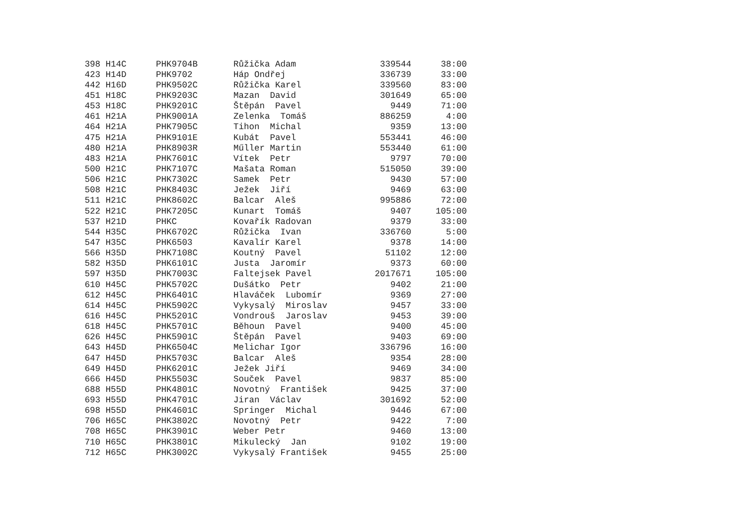| 398 | H14C | PHK9704B | Růžička Adam | 339544 | 38:00 |
| 423 | H14D | PHK9702 | Háp Ondřej | 336739 | 33:00 |
| 442 | H16D | PHK9502C | Růžička Karel | 339560 | 83:00 |
| 451 | H18C | PHK9203C | Mazan David | 301649 | 65:00 |
| 453 | H18C | PHK9201C | Štěpán Pavel | 9449 | 71:00 |
| 461 | H21A | PHK9001A | Zelenka Tomáš | 886259 | 4:00 |
| 464 | H21A | PHK7905C | Tihon Michal | 9359 | 13:00 |
| 475 | H21A | PHK9101E | Kubát Pavel | 553441 | 46:00 |
| 480 | H21A | PHK8903R | Műller Martin | 553440 | 61:00 |
| 483 | H21A | PHK7601C | Vítek Petr | 9797 | 70:00 |
| 500 | H21C | PHK7107C | Mašata Roman | 515050 | 39:00 |
| 506 | H21C | PHK7302C | Samek Petr | 9430 | 57:00 |
| 508 | H21C | PHK8403C | Ježek Jiří | 9469 | 63:00 |
| 511 | H21C | PHK8602C | Balcar Aleš | 995886 | 72:00 |
| 522 | H21C | PHK7205C | Kunart Tomáš | 9407 | 105:00 |
| 537 | H21D | PHKC | Kovařík Radovan | 9379 | 33:00 |
| 544 | H35C | PHK6702C | Růžička Ivan | 336760 | 5:00 |
| 547 | H35C | PHK6503 | Kavalír Karel | 9378 | 14:00 |
| 566 | H35D | PHK7108C | Koutný Pavel | 51102 | 12:00 |
| 582 | H35D | PHK6101C | Justa Jaromír | 9373 | 60:00 |
| 597 | H35D | PHK7003C | Faltejsek Pavel | 2017671 | 105:00 |
| 610 | H45C | PHK5702C | Dušátko Petr | 9402 | 21:00 |
| 612 | H45C | PHK6401C | Hlaváček Lubomír | 9369 | 27:00 |
| 614 | H45C | PHK5902C | Vykysalý Miroslav | 9457 | 33:00 |
| 616 | H45C | PHK5201C | Vondrouš Jaroslav | 9453 | 39:00 |
| 618 | H45C | PHK5701C | Běhoun Pavel | 9400 | 45:00 |
| 626 | H45C | PHK5901C | Štěpán Pavel | 9403 | 69:00 |
| 643 | H45D | PHK6504C | Melichar Igor | 336796 | 16:00 |
| 647 | H45D | PHK5703C | Balcar Aleš | 9354 | 28:00 |
| 649 | H45D | PHK6201C | Ježek Jiří | 9469 | 34:00 |
| 666 | H45D | PHK5503C | Souček Pavel | 9837 | 85:00 |
| 688 | H55D | PHK4801C | Novotný František | 9425 | 37:00 |
| 693 | H55D | PHK4701C | Jiran Václav | 301692 | 52:00 |
| 698 | H55D | PHK4601C | Springer Michal | 9446 | 67:00 |
| 706 | H65C | PHK3802C | Novotný Petr | 9422 | 7:00 |
| 708 | H65C | PHK3901C | Weber Petr | 9460 | 13:00 |
| 710 | H65C | PHK3801C | Mikulecký Jan | 9102 | 19:00 |
| 712 | H65C | PHK3002C | Vykysalý František | 9455 | 25:00 |